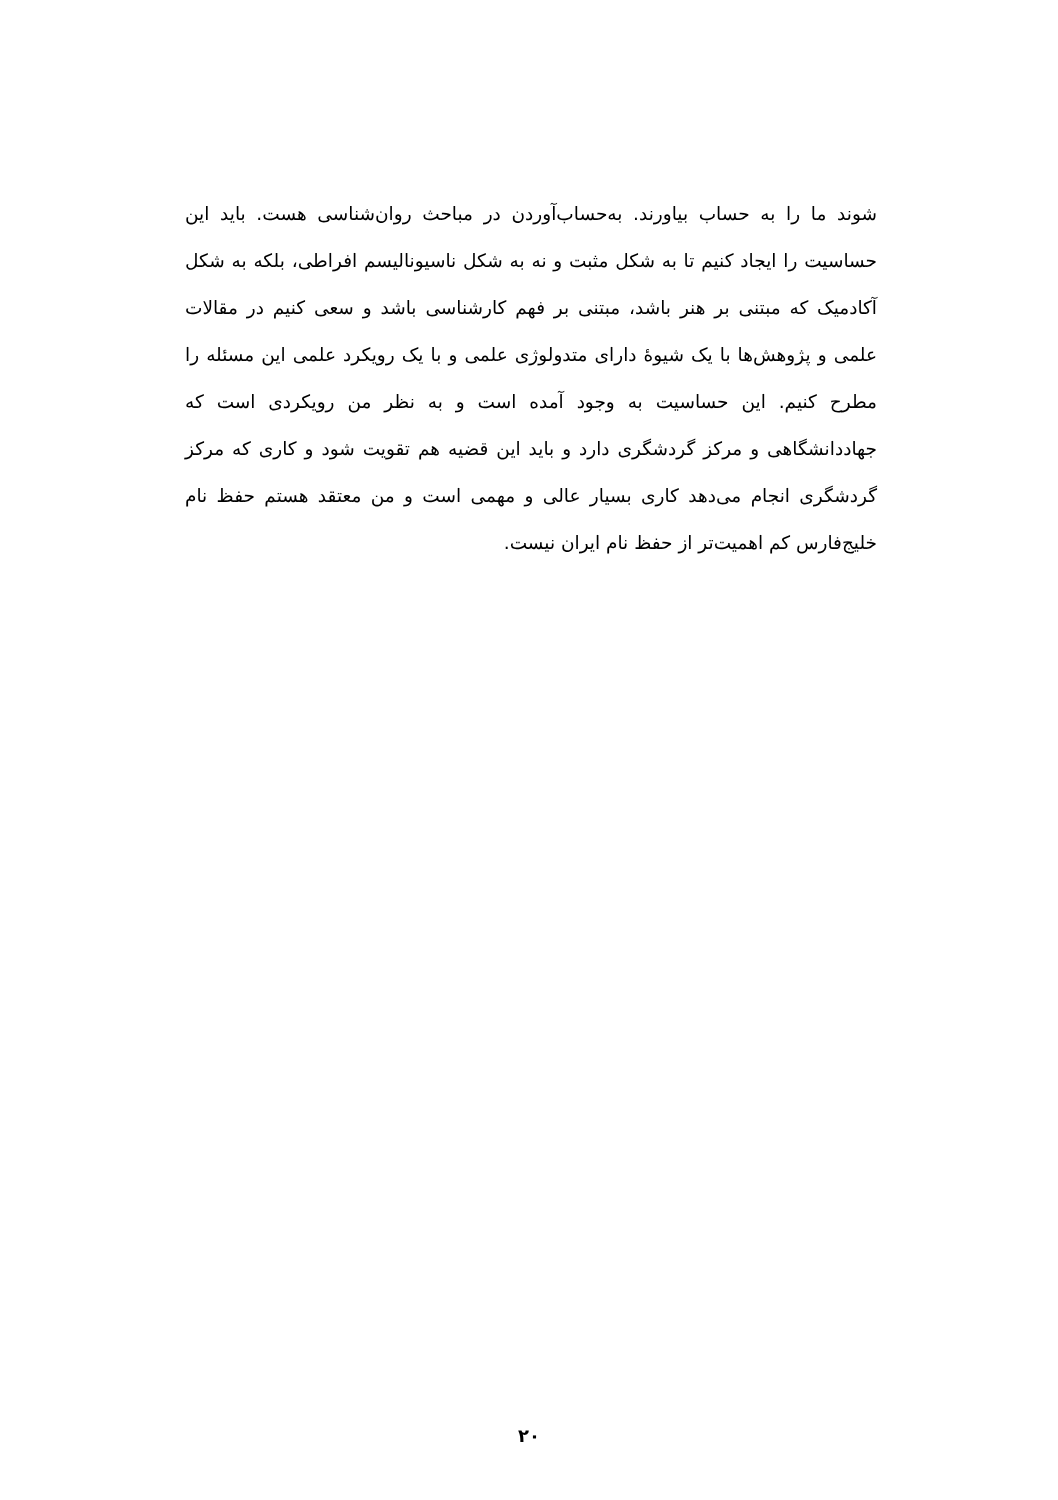شوند ما را به حساب بیاورند. به‌حساب‌آوردن در مباحث روان‌شناسی هست. باید این حساسیت را ایجاد کنیم تا به شکل مثبت و نه به شکل ناسیونالیسم افراطی، بلکه به شکل آکادمیک که مبتنی بر هنر باشد، مبتنی بر فهم کارشناسی باشد و سعی کنیم در مقالات علمی و پژوهش‌ها با یک شیوۀ دارای متدولوژی علمی و با یک رویکرد علمی این مسئله را مطرح کنیم. این حساسیت به وجود آمده است و به نظر من رویکردی است که جهاددانشگاهی و مرکز گردشگری دارد و باید این قضیه هم تقویت شود و کاری که مرکز گردشگری انجام می‌دهد کاری بسیار عالی و مهمی است و من معتقد هستم حفظ نام خلیج‌فارس کم اهمیت‌تر از حفظ نام ایران نیست.
۲۰